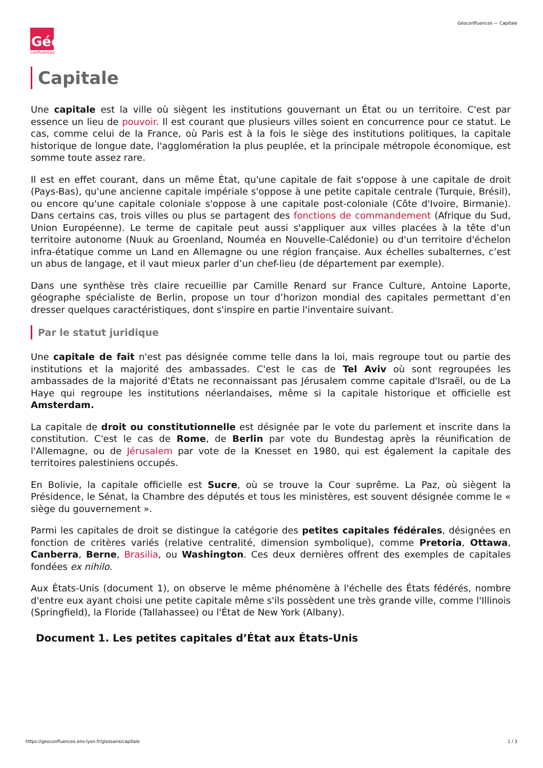Géoconfluences — Capitale
Géo
confluences
Capitale
Une capitale est la ville où siègent les institutions gouvernant un État ou un territoire. C'est par essence un lieu de pouvoir. Il est courant que plusieurs villes soient en concurrence pour ce statut. Le cas, comme celui de la France, où Paris est à la fois le siège des institutions politiques, la capitale historique de longue date, l'agglomération la plus peuplée, et la principale métropole économique, est somme toute assez rare.
Il est en effet courant, dans un même État, qu'une capitale de fait s'oppose à une capitale de droit (Pays-Bas), qu'une ancienne capitale impériale s'oppose à une petite capitale centrale (Turquie, Brésil), ou encore qu'une capitale coloniale s'oppose à une capitale post-coloniale (Côte d'Ivoire, Birmanie). Dans certains cas, trois villes ou plus se partagent des fonctions de commandement (Afrique du Sud, Union Européenne). Le terme de capitale peut aussi s'appliquer aux villes placées à la tête d'un territoire autonome (Nuuk au Groenland, Nouméa en Nouvelle-Calédonie) ou d'un territoire d'échelon infra-étatique comme un Land en Allemagne ou une région française. Aux échelles subalternes, c’est un abus de langage, et il vaut mieux parler d’un chef-lieu (de département par exemple).
Dans une synthèse très claire recueillie par Camille Renard sur France Culture, Antoine Laporte, géographe spécialiste de Berlin, propose un tour d’horizon mondial des capitales permettant d’en dresser quelques caractéristiques, dont s'inspire en partie l'inventaire suivant.
Par le statut juridique
Une capitale de fait n'est pas désignée comme telle dans la loi, mais regroupe tout ou partie des institutions et la majorité des ambassades. C'est le cas de Tel Aviv où sont regroupées les ambassades de la majorité d'États ne reconnaissant pas Jérusalem comme capitale d'Israël, ou de La Haye qui regroupe les institutions néerlandaises, même si la capitale historique et officielle est Amsterdam.
La capitale de droit ou constitutionnelle est désignée par le vote du parlement et inscrite dans la constitution. C'est le cas de Rome, de Berlin par vote du Bundestag après la réunification de l'Allemagne, ou de Jérusalem par vote de la Knesset en 1980, qui est également la capitale des territoires palestiniens occupés.
En Bolivie, la capitale officielle est Sucre, où se trouve la Cour suprême. La Paz, où siègent la Présidence, le Sénat, la Chambre des députés et tous les ministères, est souvent désignée comme le « siège du gouvernement ».
Parmi les capitales de droit se distingue la catégorie des petites capitales fédérales, désignées en fonction de critères variés (relative centralité, dimension symbolique), comme Pretoria, Ottawa, Canberra, Berne, Brasilia, ou Washington. Ces deux dernières offrent des exemples de capitales fondées ex nihilo.
Aux États-Unis (document 1), on observe le même phénomène à l'échelle des États fédérés, nombre d'entre eux ayant choisi une petite capitale même s'ils possèdent une très grande ville, comme l'Illinois (Springfield), la Floride (Tallahassee) ou l'État de New York (Albany).
Document 1. Les petites capitales d’État aux États-Unis
https://geoconfluences.ens-lyon.fr/glossaire/capitale 1 / 3